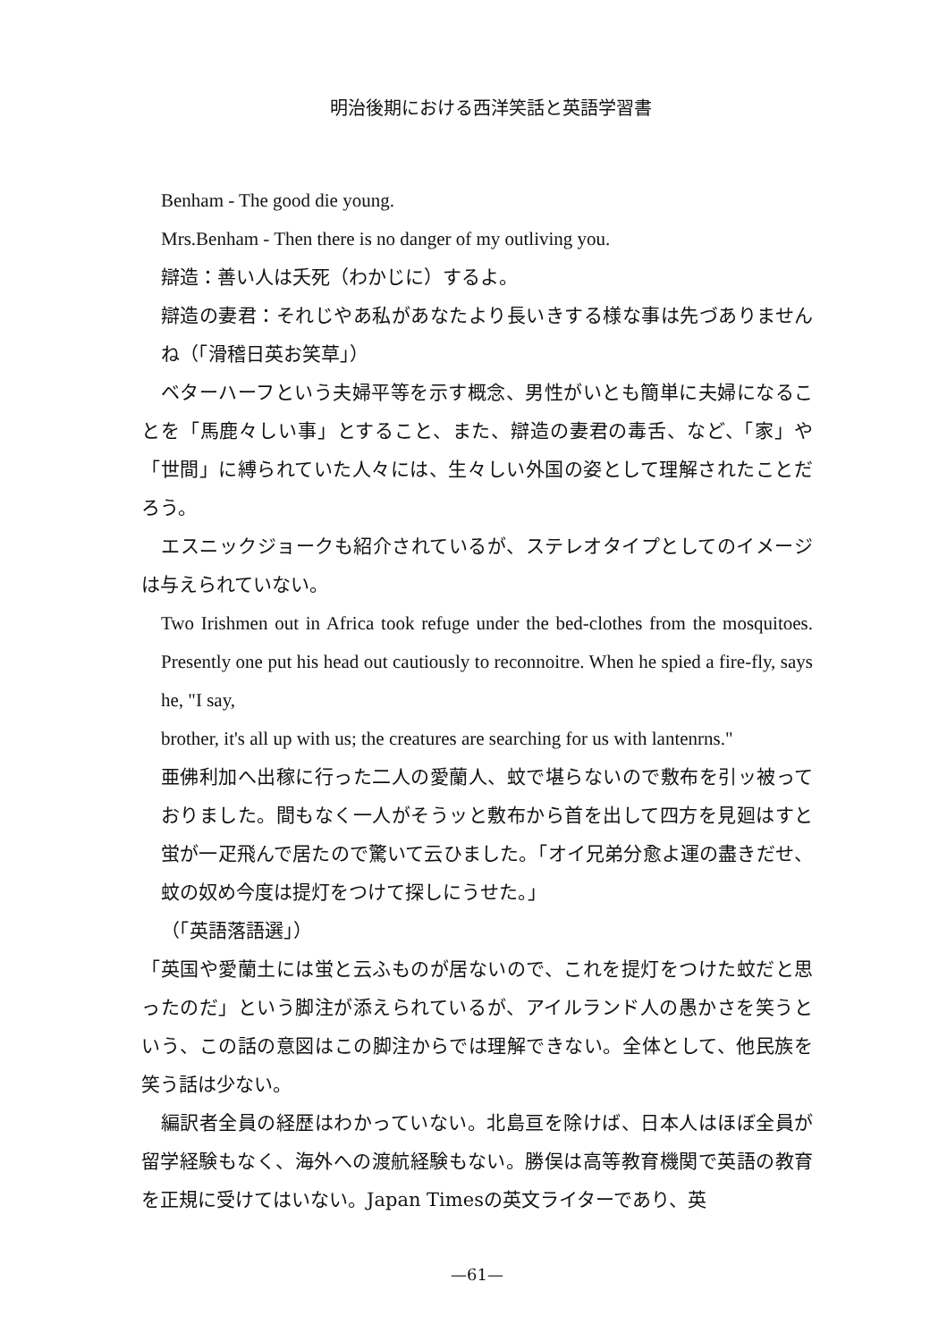明治後期における西洋笑話と英語学習書
Benham - The good die young.
Mrs.Benham - Then there is no danger of my outliving you.
辯造：善い人は夭死（わかじに）するよ。
辯造の妻君：それじやあ私があなたより長いきする様な事は先づありませんね（「滑稽日英お笑草」）
ベターハーフという夫婦平等を示す概念、男性がいとも簡単に夫婦になることを「馬鹿々しい事」とすること、また、辯造の妻君の毒舌、など、「家」や「世間」に縛られていた人々には、生々しい外国の姿として理解されたことだろう。
エスニックジョークも紹介されているが、ステレオタイプとしてのイメージは与えられていない。
Two Irishmen out in Africa took refuge under the bed-clothes from the mosquitoes. Presently one put his head out cautiously to reconnoitre. When he spied a fire-fly, says he, "I say,
brother, it's all up with us; the creatures are searching for us with lantenrns."
亜佛利加へ出稼に行った二人の愛蘭人、蚊で堪らないので敷布を引ッ被っておりました。間もなく一人がそうッと敷布から首を出して四方を見廻はすと蛍が一疋飛んで居たので驚いて云ひました。「オイ兄弟分愈よ運の盡きだせ、蚊の奴め今度は提灯をつけて探しにうせた。」
（「英語落語選」）
「英国や愛蘭土には蛍と云ふものが居ないので、これを提灯をつけた蚊だと思ったのだ」という脚注が添えられているが、アイルランド人の愚かさを笑うという、この話の意図はこの脚注からでは理解できない。全体として、他民族を笑う話は少ない。
編訳者全員の経歴はわかっていない。北島亘を除けば、日本人はほぼ全員が留学経験もなく、海外への渡航経験もない。勝俣は高等教育機関で英語の教育を正規に受けてはいない。Japan Timesの英文ライターであり、英
—61—